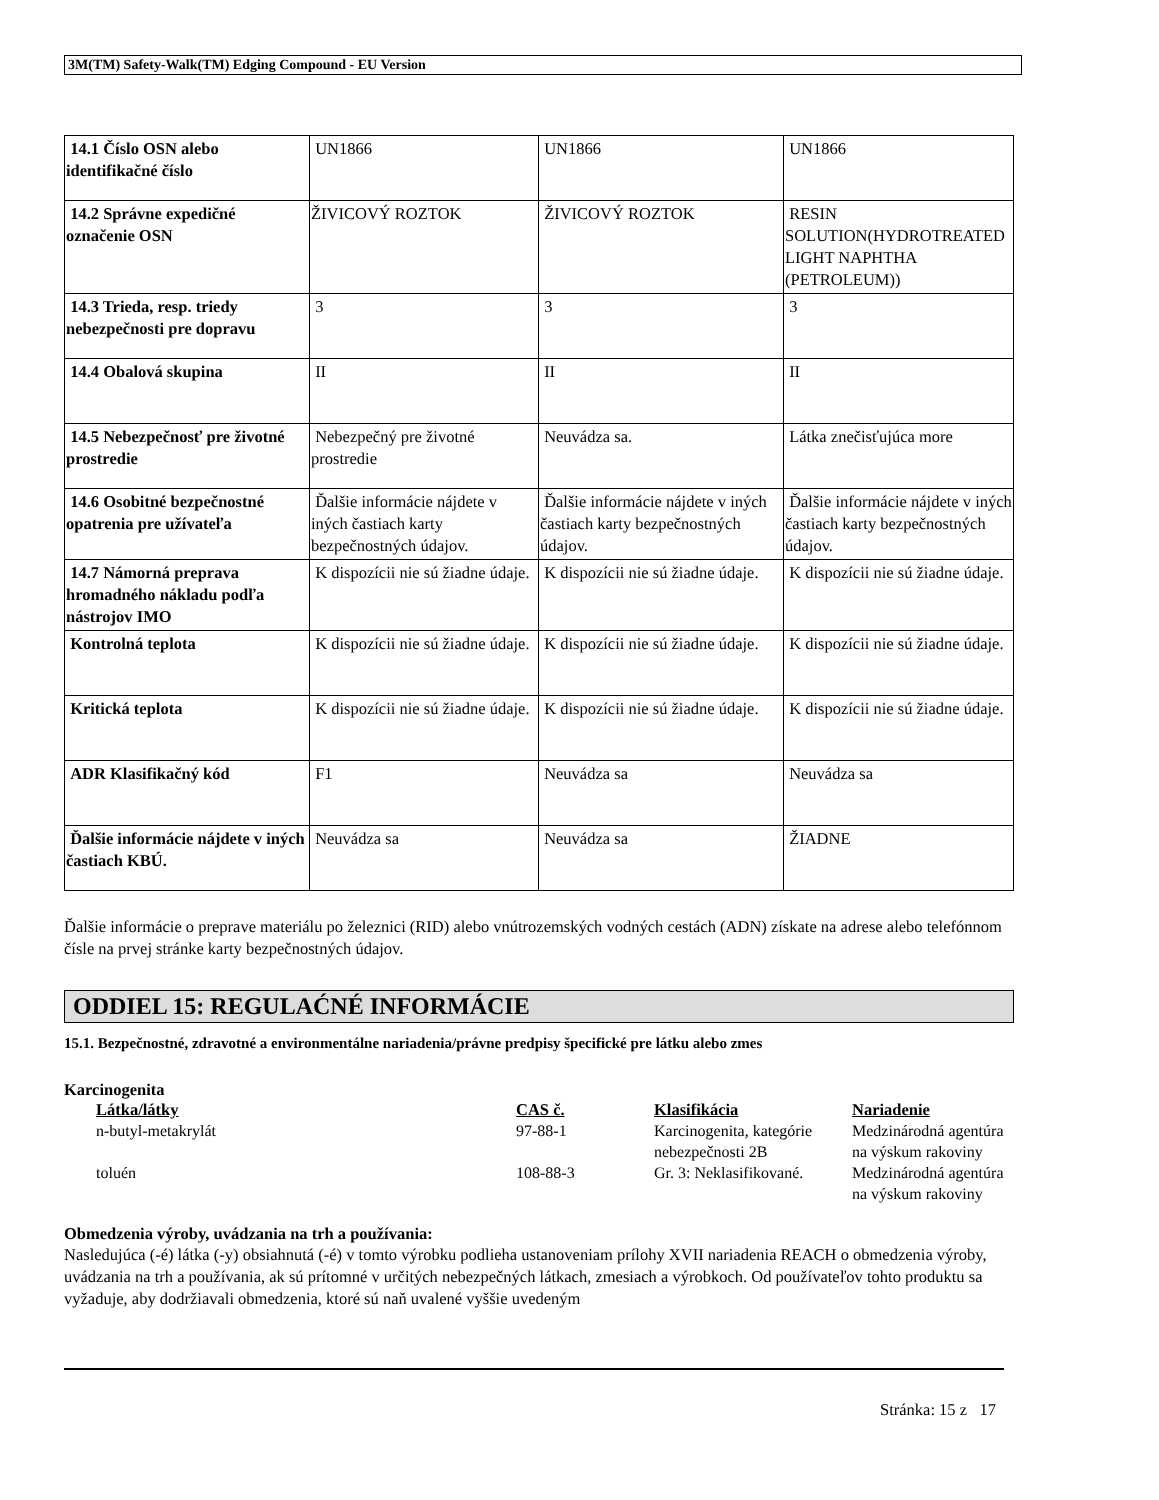3M(TM) Safety-Walk(TM) Edging Compound - EU Version
| 14.1 Číslo OSN alebo identifikačné číslo | UN1866 | UN1866 | UN1866 |
| 14.2 Správne expedičné označenie OSN | ŽIVICOVÝ ROZTOK | ŽIVICOVÝ ROZTOK | RESIN SOLUTION(HYDROTREATED LIGHT NAPHTHA (PETROLEUM)) |
| 14.3 Trieda, resp. triedy nebezpečnosti pre dopravu | 3 | 3 | 3 |
| 14.4 Obalová skupina | II | II | II |
| 14.5 Nebezpečnosť pre životné prostredie | Nebezpečný pre životné prostredie | Neuvádza sa. | Látka znečisťujúca more |
| 14.6 Osobitné bezpečnostné opatrenia pre užívateľa | Ďalšie informácie nájdete v iných častiach karty bezpečnostných údajov. | Ďalšie informácie nájdete v iných častiach karty bezpečnostných údajov. | Ďalšie informácie nájdete v iných častiach karty bezpečnostných údajov. |
| 14.7 Námorná preprava hromadného nákladu podľa nástrojov IMO | K dispozícii nie sú žiadne údaje. | K dispozícii nie sú žiadne údaje. | K dispozícii nie sú žiadne údaje. |
| Kontrolná teplota | K dispozícii nie sú žiadne údaje. | K dispozícii nie sú žiadne údaje. | K dispozícii nie sú žiadne údaje. |
| Kritická teplota | K dispozícii nie sú žiadne údaje. | K dispozícii nie sú žiadne údaje. | K dispozícii nie sú žiadne údaje. |
| ADR Klasifikačný kód | F1 | Neuvádza sa | Neuvádza sa |
| Ďalšie informácie nájdete v iných častiach KBÚ. | Neuvádza sa | Neuvádza sa | ŽIADNE |
Ďalšie informácie o preprave materiálu po železnici (RID) alebo vnútrozemských vodných cestách (ADN) získate na adrese alebo telefónnom čísle na prvej stránke karty bezpečnostných údajov.
ODDIEL 15: REGULAĆNÉ INFORMÁCIE
15.1. Bezpečnostné, zdravotné a environmentálne nariadenia/právne predpisy špecifické pre látku alebo zmes
Karcinogenita
| Látka/látky | CAS č. | Klasifikácia | Nariadenie |
| --- | --- | --- | --- |
| n-butyl-metakrylát | 97-88-1 | Karcinogenita, kategórie nebezpečnosti 2B | Medzinárodná agentúra na výskum rakoviny |
| toluén | 108-88-3 | Gr. 3: Neklasifikované. | Medzinárodná agentúra na výskum rakoviny |
Obmedzenia výroby, uvádzania na trh a používania:
Nasledujúca (-é) látka (-y) obsiahnutá (-é) v tomto výrobku podlieha ustanoveniam prílohy XVII nariadenia REACH o obmedzenia výroby, uvádzania na trh a používania, ak sú prítomné v určitých nebezpečných látkach, zmesiach a výrobkoch. Od používateľov tohto produktu sa vyžaduje, aby dodržiavali obmedzenia, ktoré sú naň uvalené vyššie uvedeným
Stránka: 15 z 17